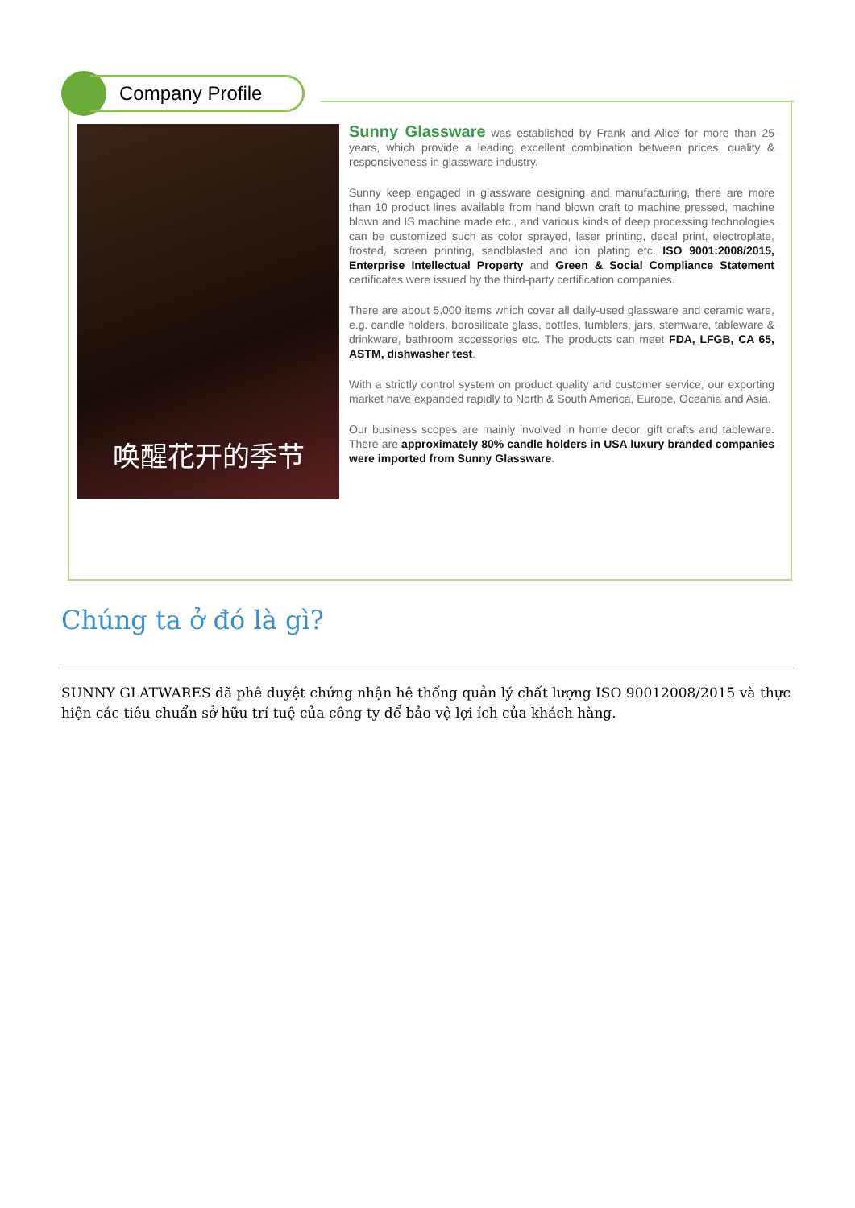Company Profile
唤醒花开的季节
Sunny Glassware was established by Frank and Alice for more than 25 years, which provide a leading excellent combination between prices, quality & responsiveness in glassware industry.
Sunny keep engaged in glassware designing and manufacturing, there are more than 10 product lines available from hand blown craft to machine pressed, machine blown and IS machine made etc., and various kinds of deep processing technologies can be customized such as color sprayed, laser printing, decal print, electroplate, frosted, screen printing, sandblasted and ion plating etc. ISO 9001:2008/2015, Enterprise Intellectual Property and Green & Social Compliance Statement certificates were issued by the third-party certification companies.
There are about 5,000 items which cover all daily-used glassware and ceramic ware, e.g. candle holders, borosilicate glass, bottles, tumblers, jars, stemware, tableware & drinkware, bathroom accessories etc. The products can meet FDA, LFGB, CA 65, ASTM, dishwasher test.
With a strictly control system on product quality and customer service, our exporting market have expanded rapidly to North & South America, Europe, Oceania and Asia.
Our business scopes are mainly involved in home decor, gift crafts and tableware. There are approximately 80% candle holders in USA luxury branded companies were imported from Sunny Glassware.
Chúng ta ở đó là gì?
SUNNY GLATWARES đã phê duyệt chứng nhận hệ thống quản lý chất lượng ISO 90012008/2015 và thực hiện các tiêu chuẩn sở hữu trí tuệ của công ty để bảo vệ lợi ích của khách hàng.